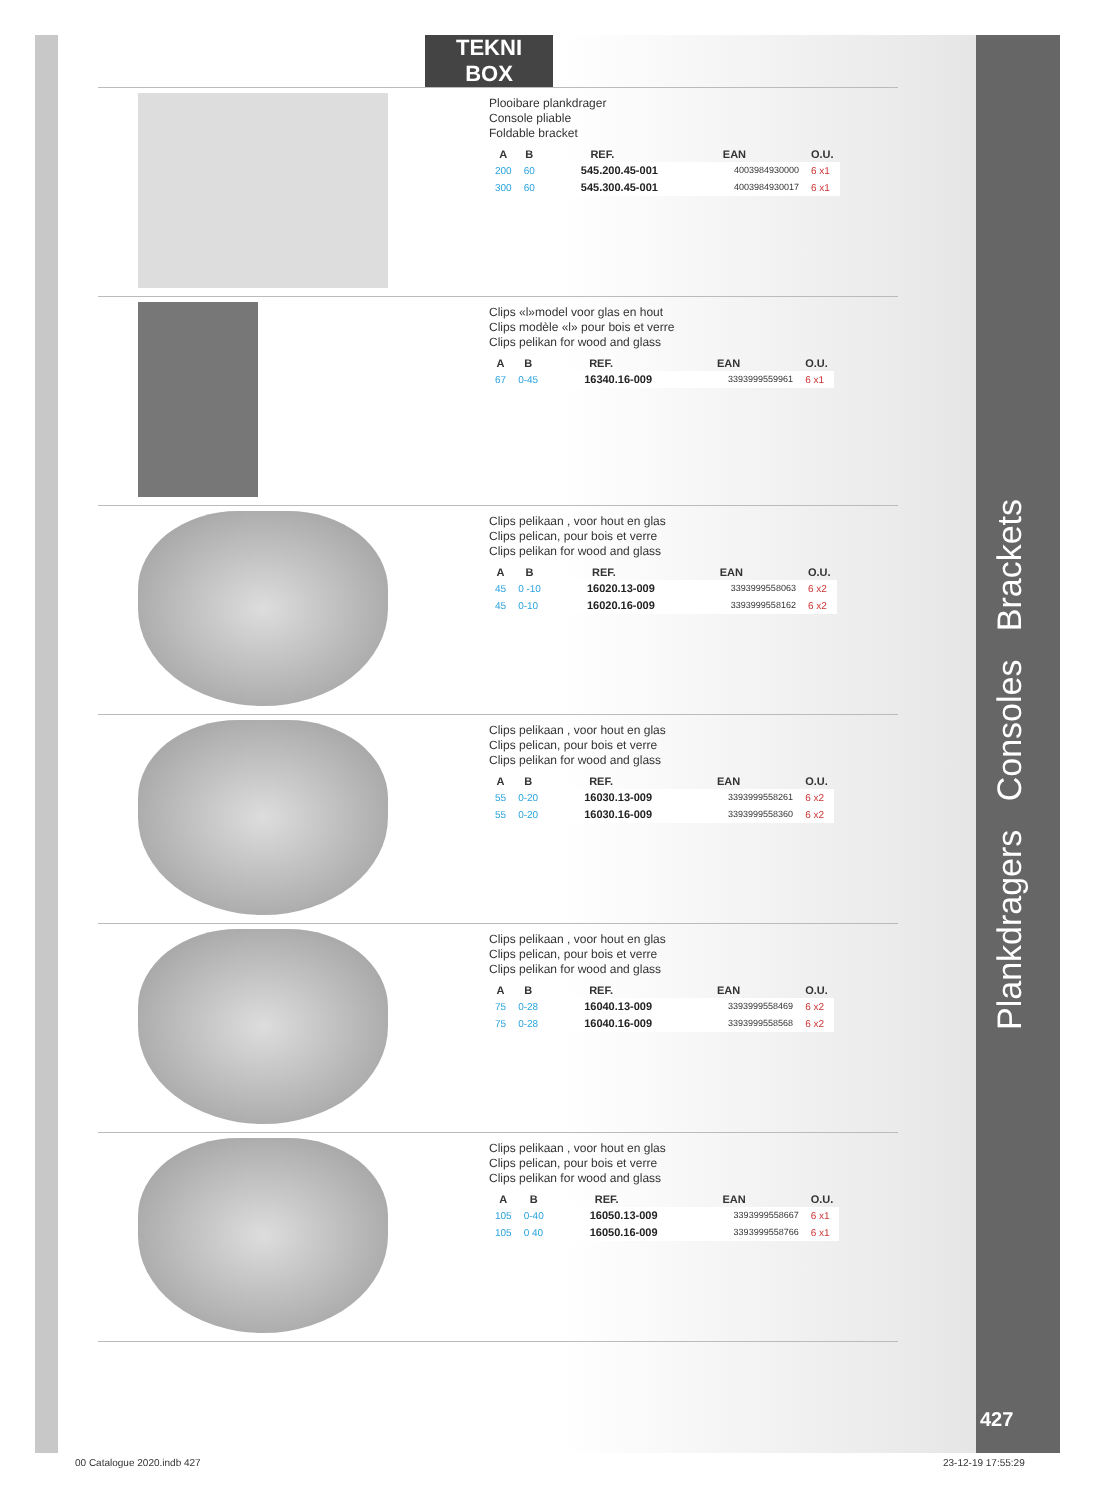TEKNI
BOX
Plooibare plankdrager
Console pliable
Foldable bracket
| A | B | REF. | EAN | O.U. |
| --- | --- | --- | --- | --- |
| 200 | 60 | 545.200.45-001 | 4003984930000 | 6 x1 |
| 300 | 60 | 545.300.45-001 | 4003984930017 | 6 x1 |
Clips «l»model voor glas en hout
Clips modèle «l» pour bois et verre
Clips pelikan for wood and glass
| A | B | REF. | EAN | O.U. |
| --- | --- | --- | --- | --- |
| 67 | 0-45 | 16340.16-009 | 3393999559961 | 6 x1 |
Clips pelikaan , voor hout en glas
Clips pelican, pour bois et verre
Clips pelikan for wood and glass
| A | B | REF. | EAN | O.U. |
| --- | --- | --- | --- | --- |
| 45 | 0 -10 | 16020.13-009 | 3393999558063 | 6 x2 |
| 45 | 0-10 | 16020.16-009 | 3393999558162 | 6 x2 |
Clips pelikaan , voor hout en glas
Clips pelican, pour bois et verre
Clips pelikan for wood and glass
| A | B | REF. | EAN | O.U. |
| --- | --- | --- | --- | --- |
| 55 | 0-20 | 16030.13-009 | 3393999558261 | 6 x2 |
| 55 | 0-20 | 16030.16-009 | 3393999558360 | 6 x2 |
Clips pelikaan , voor hout en glas
Clips pelican, pour bois et verre
Clips pelikan for wood and glass
| A | B | REF. | EAN | O.U. |
| --- | --- | --- | --- | --- |
| 75 | 0-28 | 16040.13-009 | 3393999558469 | 6 x2 |
| 75 | 0-28 | 16040.16-009 | 3393999558568 | 6 x2 |
Clips pelikaan , voor hout en glas
Clips pelican, pour bois et verre
Clips pelikan for wood and glass
| A | B | REF. | EAN | O.U. |
| --- | --- | --- | --- | --- |
| 105 | 0-40 | 16050.13-009 | 3393999558667 | 6 x1 |
| 105 | 0 40 | 16050.16-009 | 3393999558766 | 6 x1 |
Plankdragers Consoles Brackets
427
00 Catalogue 2020.indb 427 23-12-19 17:55:29